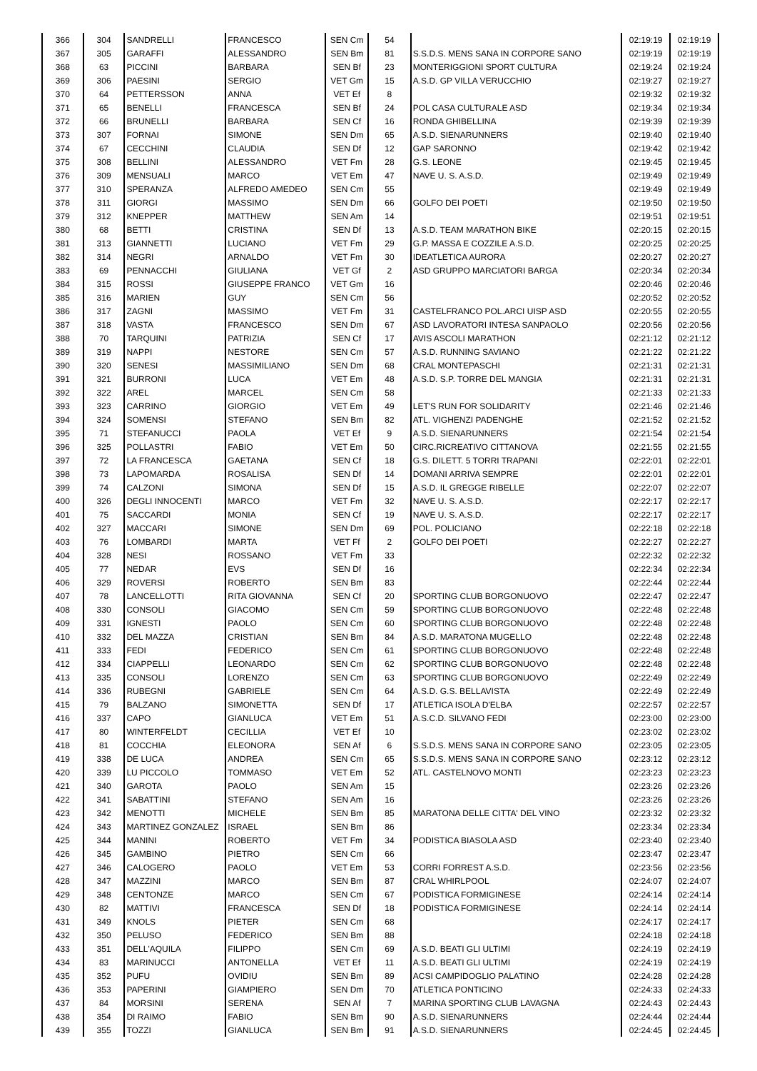| 366 | 304 | SANDRELLI | FRANCESCO | SEN Cm | 54 | | 02:19:19 | 02:19:19 |
| 367 | 305 | GARAFFI | ALESSANDRO | SEN Bm | 81 | S.S.D.S. MENS SANA IN CORPORE SANO | 02:19:19 | 02:19:19 |
| 368 | 63 | PICCINI | BARBARA | SEN Bf | 23 | MONTERIGGIONI SPORT CULTURA | 02:19:24 | 02:19:24 |
| 369 | 306 | PAESINI | SERGIO | VET Gm | 15 | A.S.D. GP VILLA VERUCCHIO | 02:19:27 | 02:19:27 |
| 370 | 64 | PETTERSSON | ANNA | VET Ef | 8 | | 02:19:32 | 02:19:32 |
| 371 | 65 | BENELLI | FRANCESCA | SEN Bf | 24 | POL CASA CULTURALE ASD | 02:19:34 | 02:19:34 |
| 372 | 66 | BRUNELLI | BARBARA | SEN Cf | 16 | RONDA GHIBELLINA | 02:19:39 | 02:19:39 |
| 373 | 307 | FORNAI | SIMONE | SEN Dm | 65 | A.S.D. SIENARUNNERS | 02:19:40 | 02:19:40 |
| 374 | 67 | CECCHINI | CLAUDIA | SEN Df | 12 | GAP SARONNO | 02:19:42 | 02:19:42 |
| 375 | 308 | BELLINI | ALESSANDRO | VET Fm | 28 | G.S. LEONE | 02:19:45 | 02:19:45 |
| 376 | 309 | MENSUALI | MARCO | VET Em | 47 | NAVE U. S. A.S.D. | 02:19:49 | 02:19:49 |
| 377 | 310 | SPERANZA | ALFREDO AMEDEO | SEN Cm | 55 | | 02:19:49 | 02:19:49 |
| 378 | 311 | GIORGI | MASSIMO | SEN Dm | 66 | GOLFO DEI POETI | 02:19:50 | 02:19:50 |
| 379 | 312 | KNEPPER | MATTHEW | SEN Am | 14 | | 02:19:51 | 02:19:51 |
| 380 | 68 | BETTI | CRISTINA | SEN Df | 13 | A.S.D. TEAM MARATHON BIKE | 02:20:15 | 02:20:15 |
| 381 | 313 | GIANNETTI | LUCIANO | VET Fm | 29 | G.P. MASSA E COZZILE A.S.D. | 02:20:25 | 02:20:25 |
| 382 | 314 | NEGRI | ARNALDO | VET Fm | 30 | IDEATLETICA AURORA | 02:20:27 | 02:20:27 |
| 383 | 69 | PENNACCHI | GIULIANA | VET Gf | 2 | ASD GRUPPO MARCIATORI BARGA | 02:20:34 | 02:20:34 |
| 384 | 315 | ROSSI | GIUSEPPE FRANCO | VET Gm | 16 | | 02:20:46 | 02:20:46 |
| 385 | 316 | MARIEN | GUY | SEN Cm | 56 | | 02:20:52 | 02:20:52 |
| 386 | 317 | ZAGNI | MASSIMO | VET Fm | 31 | CASTELFRANCO POL.ARCI UISP ASD | 02:20:55 | 02:20:55 |
| 387 | 318 | VASTA | FRANCESCO | SEN Dm | 67 | ASD LAVORATORI INTESA SANPAOLO | 02:20:56 | 02:20:56 |
| 388 | 70 | TARQUINI | PATRIZIA | SEN Cf | 17 | AVIS ASCOLI MARATHON | 02:21:12 | 02:21:12 |
| 389 | 319 | NAPPI | NESTORE | SEN Cm | 57 | A.S.D. RUNNING SAVIANO | 02:21:22 | 02:21:22 |
| 390 | 320 | SENESI | MASSIMILIANO | SEN Dm | 68 | CRAL MONTEPASCHI | 02:21:31 | 02:21:31 |
| 391 | 321 | BURRONI | LUCA | VET Em | 48 | A.S.D. S.P. TORRE DEL MANGIA | 02:21:31 | 02:21:31 |
| 392 | 322 | AREL | MARCEL | SEN Cm | 58 | | 02:21:33 | 02:21:33 |
| 393 | 323 | CARRINO | GIORGIO | VET Em | 49 | LET'S RUN FOR SOLIDARITY | 02:21:46 | 02:21:46 |
| 394 | 324 | SOMENSI | STEFANO | SEN Bm | 82 | ATL. VIGHENZI PADENGHE | 02:21:52 | 02:21:52 |
| 395 | 71 | STEFANUCCI | PAOLA | VET Ef | 9 | A.S.D. SIENARUNNERS | 02:21:54 | 02:21:54 |
| 396 | 325 | POLLASTRI | FABIO | VET Em | 50 | CIRC.RICREATIVO CITTANOVA | 02:21:55 | 02:21:55 |
| 397 | 72 | LA FRANCESCA | GAETANA | SEN Cf | 18 | G.S. DILETT. 5 TORRI TRAPANI | 02:22:01 | 02:22:01 |
| 398 | 73 | LAPOMARDA | ROSALISA | SEN Df | 14 | DOMANI ARRIVA SEMPRE | 02:22:01 | 02:22:01 |
| 399 | 74 | CALZONI | SIMONA | SEN Df | 15 | A.S.D. IL GREGGE RIBELLE | 02:22:07 | 02:22:07 |
| 400 | 326 | DEGLI INNOCENTI | MARCO | VET Fm | 32 | NAVE U. S. A.S.D. | 02:22:17 | 02:22:17 |
| 401 | 75 | SACCARDI | MONIA | SEN Cf | 19 | NAVE U. S. A.S.D. | 02:22:17 | 02:22:17 |
| 402 | 327 | MACCARI | SIMONE | SEN Dm | 69 | POL. POLICIANO | 02:22:18 | 02:22:18 |
| 403 | 76 | LOMBARDI | MARTA | VET Ff | 2 | GOLFO DEI POETI | 02:22:27 | 02:22:27 |
| 404 | 328 | NESI | ROSSANO | VET Fm | 33 | | 02:22:32 | 02:22:32 |
| 405 | 77 | NEDAR | EVS | SEN Df | 16 | | 02:22:34 | 02:22:34 |
| 406 | 329 | ROVERSI | ROBERTO | SEN Bm | 83 | | 02:22:44 | 02:22:44 |
| 407 | 78 | LANCELLOTTI | RITA GIOVANNA | SEN Cf | 20 | SPORTING CLUB BORGONUOVO | 02:22:47 | 02:22:47 |
| 408 | 330 | CONSOLI | GIACOMO | SEN Cm | 59 | SPORTING CLUB BORGONUOVO | 02:22:48 | 02:22:48 |
| 409 | 331 | IGNESTI | PAOLO | SEN Cm | 60 | SPORTING CLUB BORGONUOVO | 02:22:48 | 02:22:48 |
| 410 | 332 | DEL MAZZA | CRISTIAN | SEN Bm | 84 | A.S.D. MARATONA MUGELLO | 02:22:48 | 02:22:48 |
| 411 | 333 | FEDI | FEDERICO | SEN Cm | 61 | SPORTING CLUB BORGONUOVO | 02:22:48 | 02:22:48 |
| 412 | 334 | CIAPPELLI | LEONARDO | SEN Cm | 62 | SPORTING CLUB BORGONUOVO | 02:22:48 | 02:22:48 |
| 413 | 335 | CONSOLI | LORENZO | SEN Cm | 63 | SPORTING CLUB BORGONUOVO | 02:22:49 | 02:22:49 |
| 414 | 336 | RUBEGNI | GABRIELE | SEN Cm | 64 | A.S.D. G.S. BELLAVISTA | 02:22:49 | 02:22:49 |
| 415 | 79 | BALZANO | SIMONETTA | SEN Df | 17 | ATLETICA ISOLA D'ELBA | 02:22:57 | 02:22:57 |
| 416 | 337 | CAPO | GIANLUCA | VET Em | 51 | A.S.C.D. SILVANO FEDI | 02:23:00 | 02:23:00 |
| 417 | 80 | WINTERFELDT | CECILLIA | VET Ef | 10 | | 02:23:02 | 02:23:02 |
| 418 | 81 | COCCHIA | ELEONORA | SEN Af | 6 | S.S.D.S. MENS SANA IN CORPORE SANO | 02:23:05 | 02:23:05 |
| 419 | 338 | DE LUCA | ANDREA | SEN Cm | 65 | S.S.D.S. MENS SANA IN CORPORE SANO | 02:23:12 | 02:23:12 |
| 420 | 339 | LU PICCOLO | TOMMASO | VET Em | 52 | ATL. CASTELNOVO MONTI | 02:23:23 | 02:23:23 |
| 421 | 340 | GAROTA | PAOLO | SEN Am | 15 | | 02:23:26 | 02:23:26 |
| 422 | 341 | SABATTINI | STEFANO | SEN Am | 16 | | 02:23:26 | 02:23:26 |
| 423 | 342 | MENOTTI | MICHELE | SEN Bm | 85 | MARATONA DELLE CITTA' DEL VINO | 02:23:32 | 02:23:32 |
| 424 | 343 | MARTINEZ GONZALEZ | ISRAEL | SEN Bm | 86 | | 02:23:34 | 02:23:34 |
| 425 | 344 | MANINI | ROBERTO | VET Fm | 34 | PODISTICA BIASOLA ASD | 02:23:40 | 02:23:40 |
| 426 | 345 | GAMBINO | PIETRO | SEN Cm | 66 | | 02:23:47 | 02:23:47 |
| 427 | 346 | CALOGERO | PAOLO | VET Em | 53 | CORRI FORREST A.S.D. | 02:23:56 | 02:23:56 |
| 428 | 347 | MAZZINI | MARCO | SEN Bm | 87 | CRAL WHIRLPOOL | 02:24:07 | 02:24:07 |
| 429 | 348 | CENTONZE | MARCO | SEN Cm | 67 | PODISTICA FORMIGINESE | 02:24:14 | 02:24:14 |
| 430 | 82 | MATTIVI | FRANCESCA | SEN Df | 18 | PODISTICA FORMIGINESE | 02:24:14 | 02:24:14 |
| 431 | 349 | KNOLS | PIETER | SEN Cm | 68 | | 02:24:17 | 02:24:17 |
| 432 | 350 | PELUSO | FEDERICO | SEN Bm | 88 | | 02:24:18 | 02:24:18 |
| 433 | 351 | DELL'AQUILA | FILIPPO | SEN Cm | 69 | A.S.D. BEATI GLI ULTIMI | 02:24:19 | 02:24:19 |
| 434 | 83 | MARINUCCI | ANTONELLA | VET Ef | 11 | A.S.D. BEATI GLI ULTIMI | 02:24:19 | 02:24:19 |
| 435 | 352 | PUFU | OVIDIU | SEN Bm | 89 | ACSI CAMPIDOGLIO PALATINO | 02:24:28 | 02:24:28 |
| 436 | 353 | PAPERINI | GIAMPIERO | SEN Dm | 70 | ATLETICA PONTICINO | 02:24:33 | 02:24:33 |
| 437 | 84 | MORSINI | SERENA | SEN Af | 7 | MARINA SPORTING CLUB LAVAGNA | 02:24:43 | 02:24:43 |
| 438 | 354 | DI RAIMO | FABIO | SEN Bm | 90 | A.S.D. SIENARUNNERS | 02:24:44 | 02:24:44 |
| 439 | 355 | TOZZI | GIANLUCA | SEN Bm | 91 | A.S.D. SIENARUNNERS | 02:24:45 | 02:24:45 |